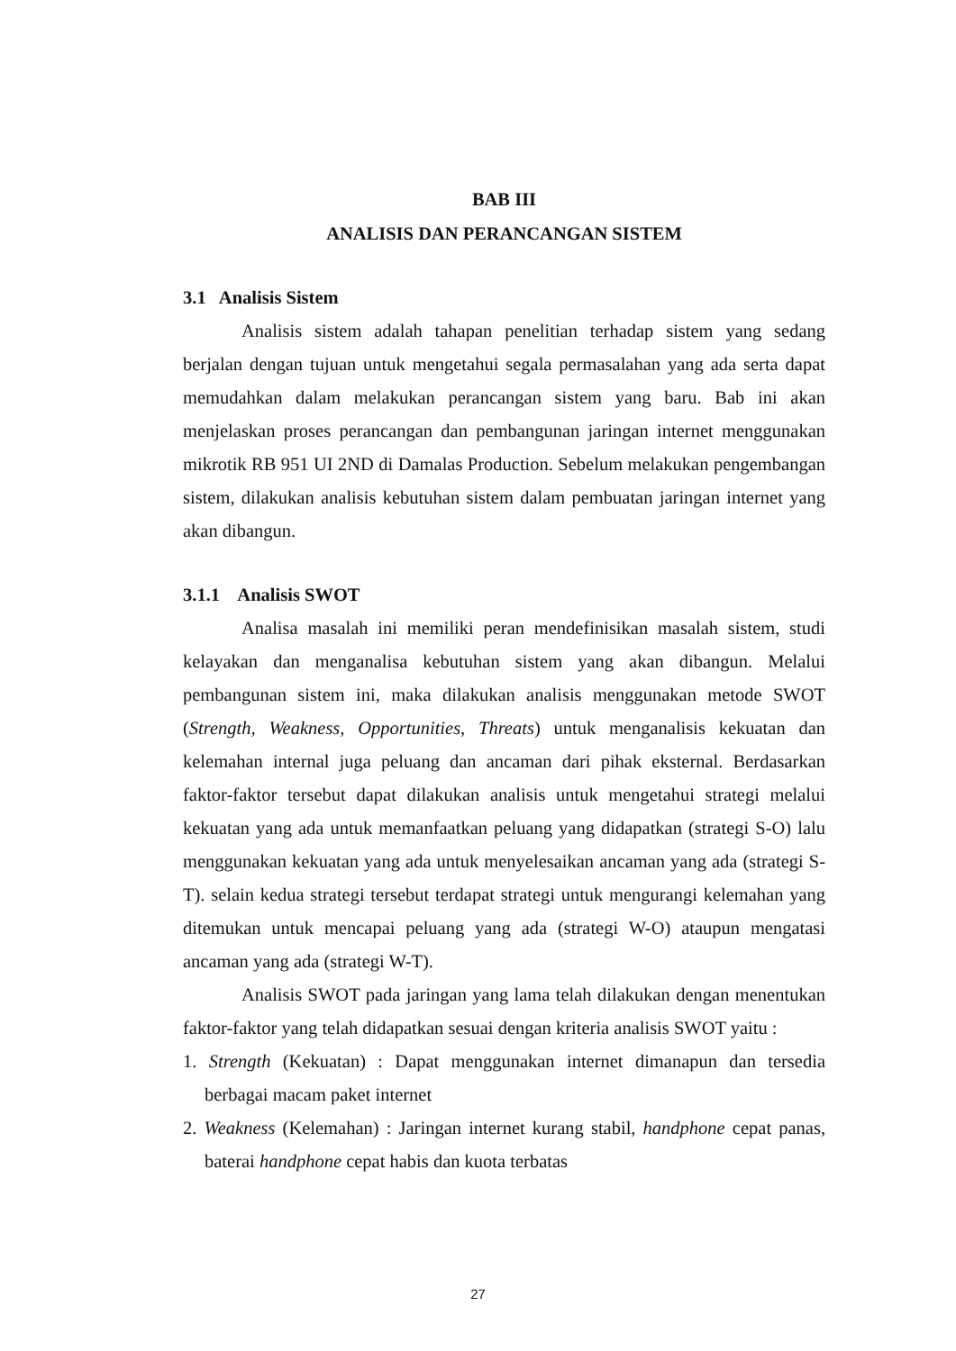BAB III
ANALISIS DAN PERANCANGAN SISTEM
3.1 Analisis Sistem
Analisis sistem adalah tahapan penelitian terhadap sistem yang sedang berjalan dengan tujuan untuk mengetahui segala permasalahan yang ada serta dapat memudahkan dalam melakukan perancangan sistem yang baru. Bab ini akan menjelaskan proses perancangan dan pembangunan jaringan internet menggunakan mikrotik RB 951 UI 2ND di Damalas Production. Sebelum melakukan pengembangan sistem, dilakukan analisis kebutuhan sistem dalam pembuatan jaringan internet yang akan dibangun.
3.1.1 Analisis SWOT
Analisa masalah ini memiliki peran mendefinisikan masalah sistem, studi kelayakan dan menganalisa kebutuhan sistem yang akan dibangun. Melalui pembangunan sistem ini, maka dilakukan analisis menggunakan metode SWOT (Strength, Weakness, Opportunities, Threats) untuk menganalisis kekuatan dan kelemahan internal juga peluang dan ancaman dari pihak eksternal. Berdasarkan faktor-faktor tersebut dapat dilakukan analisis untuk mengetahui strategi melalui kekuatan yang ada untuk memanfaatkan peluang yang didapatkan (strategi S-O) lalu menggunakan kekuatan yang ada untuk menyelesaikan ancaman yang ada (strategi S-T). selain kedua strategi tersebut terdapat strategi untuk mengurangi kelemahan yang ditemukan untuk mencapai peluang yang ada (strategi W-O) ataupun mengatasi ancaman yang ada (strategi W-T).
Analisis SWOT pada jaringan yang lama telah dilakukan dengan menentukan faktor-faktor yang telah didapatkan sesuai dengan kriteria analisis SWOT yaitu :
1. Strength (Kekuatan) : Dapat menggunakan internet dimanapun dan tersedia berbagai macam paket internet
2. Weakness (Kelemahan) : Jaringan internet kurang stabil, handphone cepat panas, baterai handphone cepat habis dan kuota terbatas
27